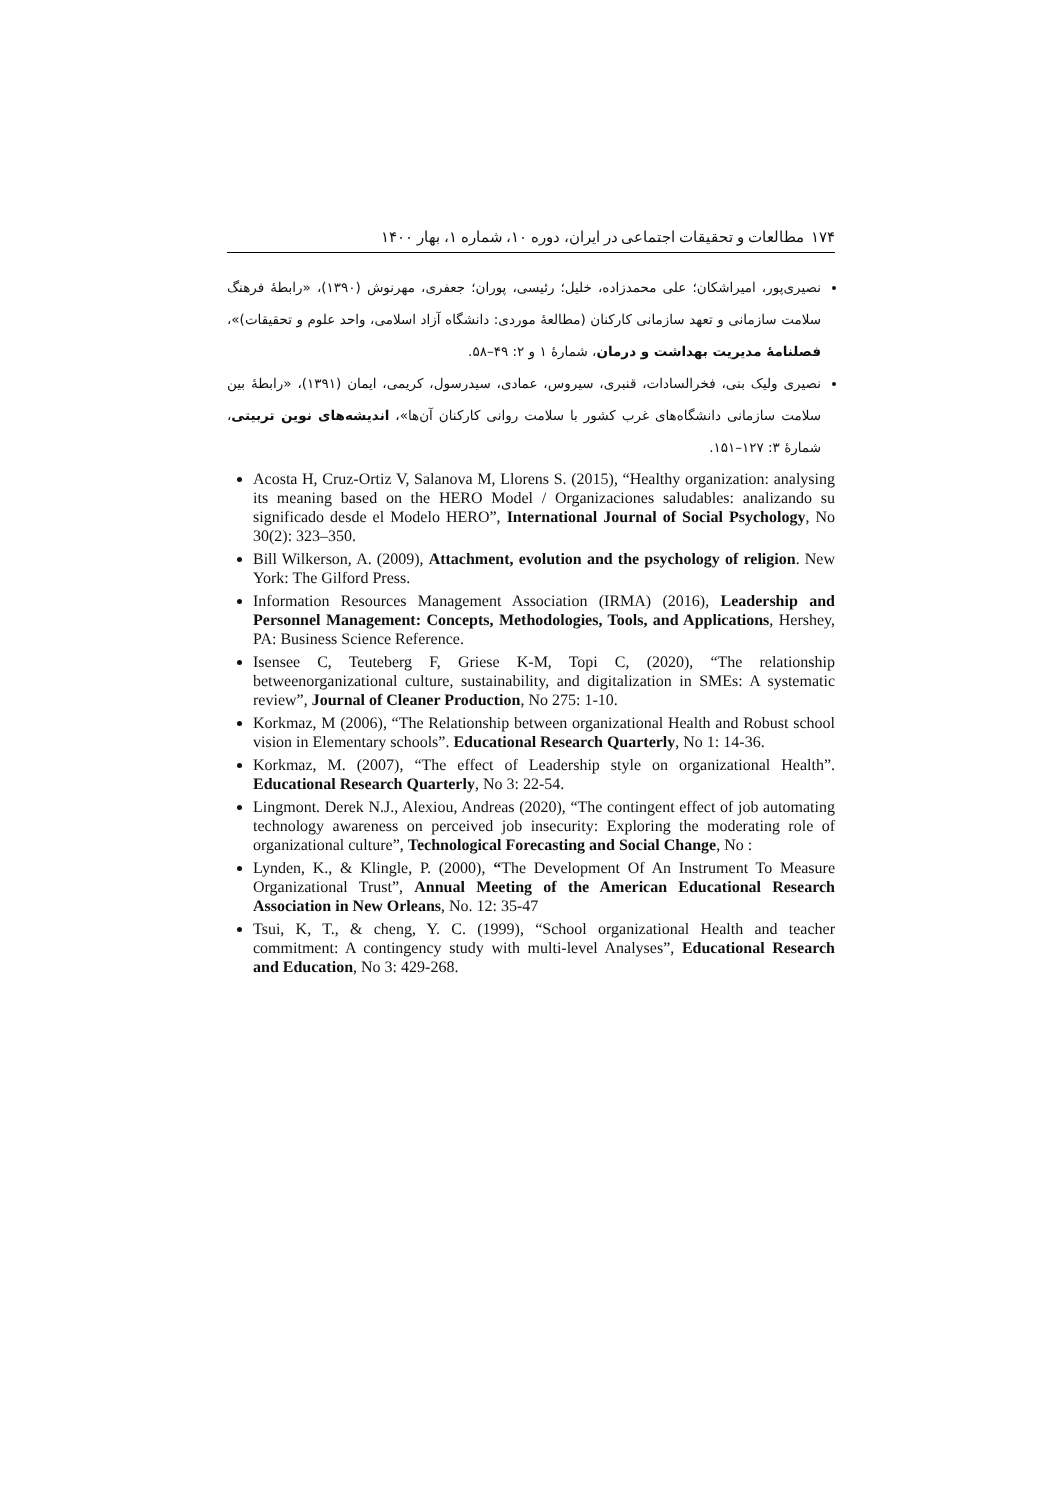۱۷۴ مطالعات و تحقیقات اجتماعی در ایران، دوره ۱۰، شماره ۱، بهار ۱۴۰۰
نصیری‌پور، امیراشکان؛ علی محمدزاده، خلیل؛ رئیسی، پوران؛ جعفری، مهرنوش (۱۳۹۰)، «رابطهٔ فرهنگ سلامت سازمانی و تعهد سازمانی کارکنان (مطالعهٔ موردی: دانشگاه آزاد اسلامی، واحد علوم و تحقیقات)»، فصلنامهٔ مدیریت بهداشت و درمان، شمارهٔ ۱ و ۲: ۴۹–۵۸.
نصیری ولیک بنی، فخرالسادات، قنبری، سیروس، عمادی، سیدرسول، کریمی، ایمان (۱۳۹۱)، «رابطهٔ بین سلامت سازمانی دانشگاه‌های غرب کشور با سلامت روانی کارکنان آن‌ها»، اندیشه‌های نوین تربیتی، شمارهٔ ۳: ۱۲۷–۱۵۱.
Acosta H, Cruz-Ortiz V, Salanova M, Llorens S. (2015), “Healthy organization: analysing its meaning based on the HERO Model / Organizaciones saludables: analizando su significado desde el Modelo HERO”, International Journal of Social Psychology, No 30(2): 323–350.
Bill Wilkerson, A. (2009), Attachment, evolution and the psychology of religion. New York: The Gilford Press.
Information Resources Management Association (IRMA) (2016), Leadership and Personnel Management: Concepts, Methodologies, Tools, and Applications, Hershey, PA: Business Science Reference.
Isensee C, Teuteberg F, Griese K-M, Topi C, (2020), “The relationship betweenorganizational culture, sustainability, and digitalization in SMEs: A systematic review”, Journal of Cleaner Production, No 275: 1-10.
Korkmaz, M (2006), “The Relationship between organizational Health and Robust school vision in Elementary schools”. Educational Research Quarterly, No 1: 14-36.
Korkmaz, M. (2007), “The effect of Leadership style on organizational Health”. Educational Research Quarterly, No 3: 22-54.
Lingmont. Derek N.J., Alexiou, Andreas (2020), “The contingent effect of job automating technology awareness on perceived job insecurity: Exploring the moderating role of organizational culture”, Technological Forecasting and Social Change, No :
Lynden, K., & Klingle, P. (2000), “The Development Of An Instrument To Measure Organizational Trust”, Annual Meeting of the American Educational Research Association in New Orleans, No. 12: 35-47
Tsui, K, T., & cheng, Y. C. (1999), “School organizational Health and teacher commitment: A contingency study with multi-level Analyses”, Educational Research and Education, No 3: 429-268.